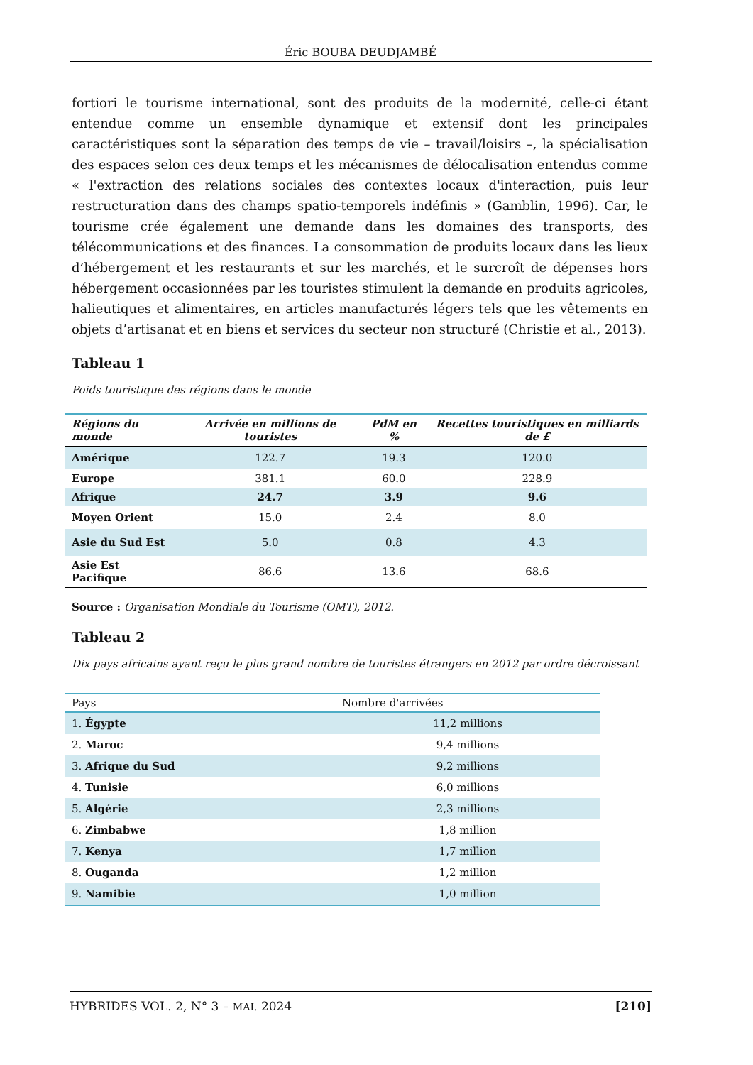Éric BOUBA DEUDJAMBÉ
fortiori le tourisme international, sont des produits de la modernité, celle-ci étant entendue comme un ensemble dynamique et extensif dont les principales caractéristiques sont la séparation des temps de vie – travail/loisirs –, la spécialisation des espaces selon ces deux temps et les mécanismes de délocalisation entendus comme « l'extraction des relations sociales des contextes locaux d'interaction, puis leur restructuration dans des champs spatio-temporels indéfinis » (Gamblin, 1996). Car, le tourisme crée également une demande dans les domaines des transports, des télécommunications et des finances. La consommation de produits locaux dans les lieux d’hébergement et les restaurants et sur les marchés, et le surcroît de dépenses hors hébergement occasionnées par les touristes stimulent la demande en produits agricoles, halieutiques et alimentaires, en articles manufacturés légers tels que les vêtements en objets d’artisanat et en biens et services du secteur non structuré (Christie et al., 2013).
Tableau 1
Poids touristique des régions dans le monde
| Régions du monde | Arrivée en millions de touristes | PdM en % | Recettes touristiques en milliards de £ |
| --- | --- | --- | --- |
| Amérique | 122.7 | 19.3 | 120.0 |
| Europe | 381.1 | 60.0 | 228.9 |
| Afrique | 24.7 | 3.9 | 9.6 |
| Moyen Orient | 15.0 | 2.4 | 8.0 |
| Asie du Sud Est | 5.0 | 0.8 | 4.3 |
| Asie Est Pacifique | 86.6 | 13.6 | 68.6 |
Source : Organisation Mondiale du Tourisme (OMT), 2012.
Tableau 2
Dix pays africains ayant reçu le plus grand nombre de touristes étrangers en 2012 par ordre décroissant
| Pays | Nombre d'arrivées |
| --- | --- |
| 1. Égypte | 11,2 millions |
| 2. Maroc | 9,4 millions |
| 3. Afrique du Sud | 9,2 millions |
| 4. Tunisie | 6,0 millions |
| 5. Algérie | 2,3 millions |
| 6. Zimbabwe | 1,8 million |
| 7. Kenya | 1,7 million |
| 8. Ouganda | 1,2 million |
| 9. Namibie | 1,0 million |
HYBRIDES VOL. 2, N° 3 – MAI. 2024 [210]